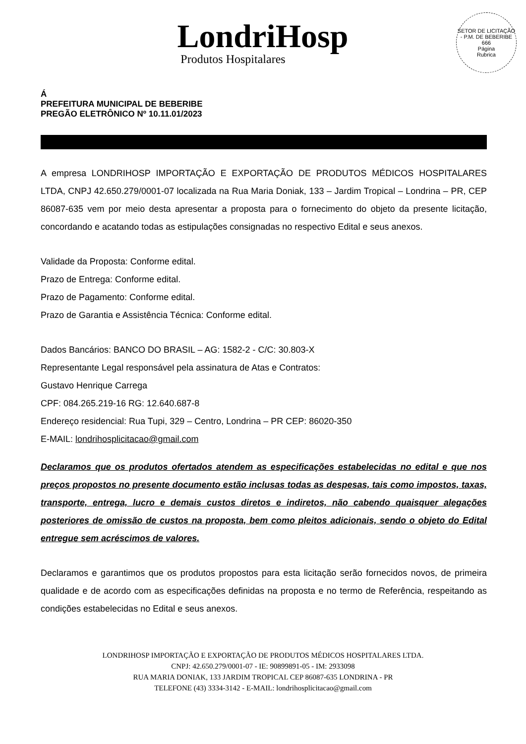LondriHosp
Produtos Hospitalares
SETOR DE LICITAÇÃO - P.M. DE BEBERIBE
666
Página
Rubrica
Á
PREFEITURA MUNICIPAL DE BEBERIBE
PREGÃO ELETRÔNICO Nº 10.11.01/2023
A empresa LONDRIHOSP IMPORTAÇÃO E EXPORTAÇÃO DE PRODUTOS MÉDICOS HOSPITALARES LTDA, CNPJ 42.650.279/0001-07 localizada na Rua Maria Doniak, 133 – Jardim Tropical – Londrina – PR, CEP 86087-635 vem por meio desta apresentar a proposta para o fornecimento do objeto da presente licitação, concordando e acatando todas as estipulações consignadas no respectivo Edital e seus anexos.
Validade da Proposta: Conforme edital.
Prazo de Entrega: Conforme edital.
Prazo de Pagamento: Conforme edital.
Prazo de Garantia e Assistência Técnica: Conforme edital.
Dados Bancários: BANCO DO BRASIL – AG: 1582-2 - C/C: 30.803-X
Representante Legal responsável pela assinatura de Atas e Contratos:
Gustavo Henrique Carrega
CPF: 084.265.219-16 RG: 12.640.687-8
Endereço residencial: Rua Tupi, 329 – Centro, Londrina – PR CEP: 86020-350
E-MAIL: londrihosplicitacao@gmail.com
Declaramos que os produtos ofertados atendem as especificações estabelecidas no edital e que nos preços propostos no presente documento estão inclusas todas as despesas, tais como impostos, taxas, transporte, entrega, lucro e demais custos diretos e indiretos, não cabendo quaisquer alegações posteriores de omissão de custos na proposta, bem como pleitos adicionais, sendo o objeto do Edital entregue sem acréscimos de valores.
Declaramos e garantimos que os produtos propostos para esta licitação serão fornecidos novos, de primeira qualidade e de acordo com as especificações definidas na proposta e no termo de Referência, respeitando as condições estabelecidas no Edital e seus anexos.
LONDRIHOSP IMPORTAÇÃO E EXPORTAÇÃO DE PRODUTOS MÉDICOS HOSPITALARES LTDA.
CNPJ: 42.650.279/0001-07 - IE: 90899891-05 - IM: 2933098
RUA MARIA DONIAK, 133 JARDIM TROPICAL CEP 86087-635 LONDRINA - PR
TELEFONE (43) 3334-3142 - E-MAIL: londrihosplicitacao@gmail.com